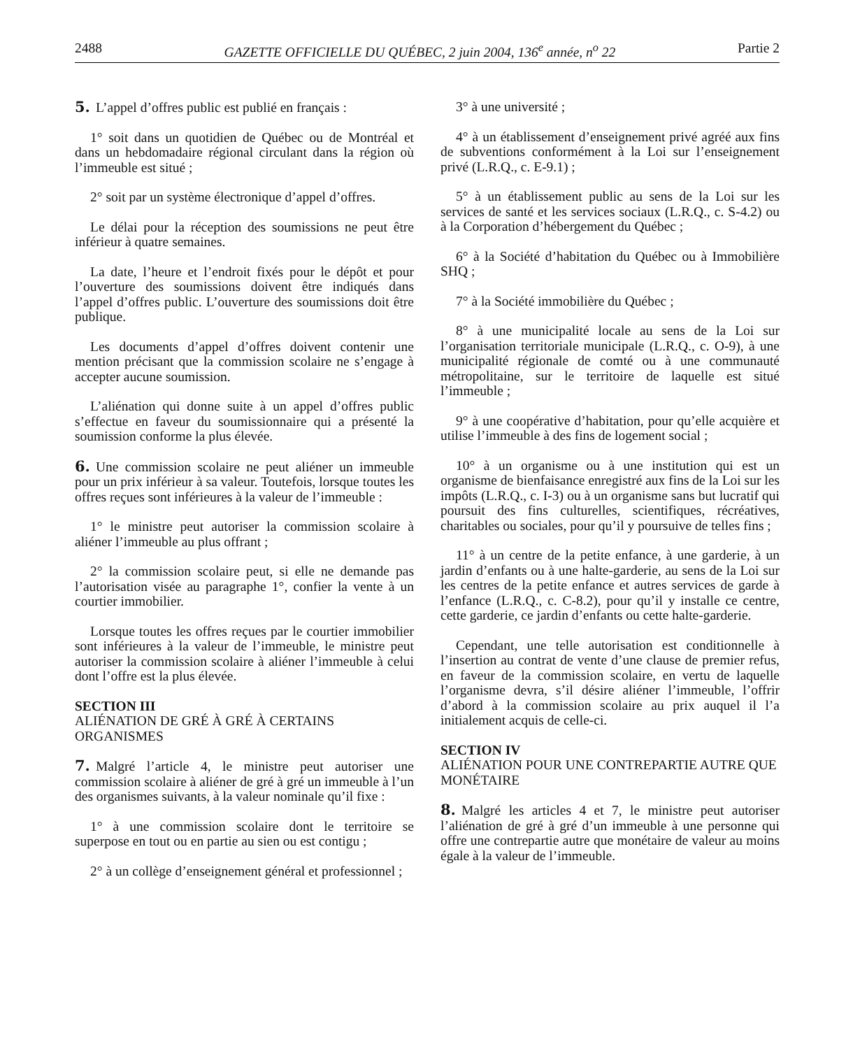2488 GAZETTE OFFICIELLE DU QUÉBEC, 2 juin 2004, 136<sup>e</sup> année, n<sup>o</sup> 22 Partie 2
5. L’appel d’offres public est publié en français :
1° soit dans un quotidien de Québec ou de Montréal et dans un hebdomadaire régional circulant dans la région où l’immeuble est situé ;
2° soit par un système électronique d’appel d’offres.
Le délai pour la réception des soumissions ne peut être inférieur à quatre semaines.
La date, l’heure et l’endroit fixés pour le dépôt et pour l’ouverture des soumissions doivent être indiqués dans l’appel d’offres public. L’ouverture des soumissions doit être publique.
Les documents d’appel d’offres doivent contenir une mention précisant que la commission scolaire ne s’engage à accepter aucune soumission.
L’aliénation qui donne suite à un appel d’offres public s’effectue en faveur du soumissionnaire qui a présenté la soumission conforme la plus élevée.
6. Une commission scolaire ne peut aliéner un immeuble pour un prix inférieur à sa valeur. Toutefois, lorsque toutes les offres reçues sont inférieures à la valeur de l’immeuble :
1° le ministre peut autoriser la commission scolaire à aliéner l’immeuble au plus offrant ;
2° la commission scolaire peut, si elle ne demande pas l’autorisation visée au paragraphe 1°, confier la vente à un courtier immobilier.
Lorsque toutes les offres reçues par le courtier immobilier sont inférieures à la valeur de l’immeuble, le ministre peut autoriser la commission scolaire à aliéner l’immeuble à celui dont l’offre est la plus élevée.
SECTION III
ALIÉNATION DE GRÉ À GRÉ À CERTAINS ORGANISMES
7. Malgré l’article 4, le ministre peut autoriser une commission scolaire à aliéner de gré à gré un immeuble à l’un des organismes suivants, à la valeur nominale qu’il fixe :
1° à une commission scolaire dont le territoire se superpose en tout ou en partie au sien ou est contigu ;
2° à un collège d’enseignement général et professionnel ;
3° à une université ;
4° à un établissement d’enseignement privé agréé aux fins de subventions conformément à la Loi sur l’enseignement privé (L.R.Q., c. E-9.1) ;
5° à un établissement public au sens de la Loi sur les services de santé et les services sociaux (L.R.Q., c. S-4.2) ou à la Corporation d’hébergement du Québec ;
6° à la Société d’habitation du Québec ou à Immobilière SHQ ;
7° à la Société immobilière du Québec ;
8° à une municipalité locale au sens de la Loi sur l’organisation territoriale municipale (L.R.Q., c. O-9), à une municipalité régionale de comté ou à une communauté métropolitaine, sur le territoire de laquelle est situé l’immeuble ;
9° à une coopérative d’habitation, pour qu’elle acquière et utilise l’immeuble à des fins de logement social ;
10° à un organisme ou à une institution qui est un organisme de bienfaisance enregistré aux fins de la Loi sur les impôts (L.R.Q., c. I-3) ou à un organisme sans but lucratif qui poursuit des fins culturelles, scientifiques, récréatives, charitables ou sociales, pour qu’il y poursuive de telles fins ;
11° à un centre de la petite enfance, à une garderie, à un jardin d’enfants ou à une halte-garderie, au sens de la Loi sur les centres de la petite enfance et autres services de garde à l’enfance (L.R.Q., c. C-8.2), pour qu’il y installe ce centre, cette garderie, ce jardin d’enfants ou cette halte-garderie.
Cependant, une telle autorisation est conditionnelle à l’insertion au contrat de vente d’une clause de premier refus, en faveur de la commission scolaire, en vertu de laquelle l’organisme devra, s’il désire aliéner l’immeuble, l’offrir d’abord à la commission scolaire au prix auquel il l’a initialement acquis de celle-ci.
SECTION IV
ALIÉNATION POUR UNE CONTREPARTIE AUTRE QUE MONÉTAIRE
8. Malgré les articles 4 et 7, le ministre peut autoriser l’aliénation de gré à gré d’un immeuble à une personne qui offre une contrepartie autre que monétaire de valeur au moins égale à la valeur de l’immeuble.